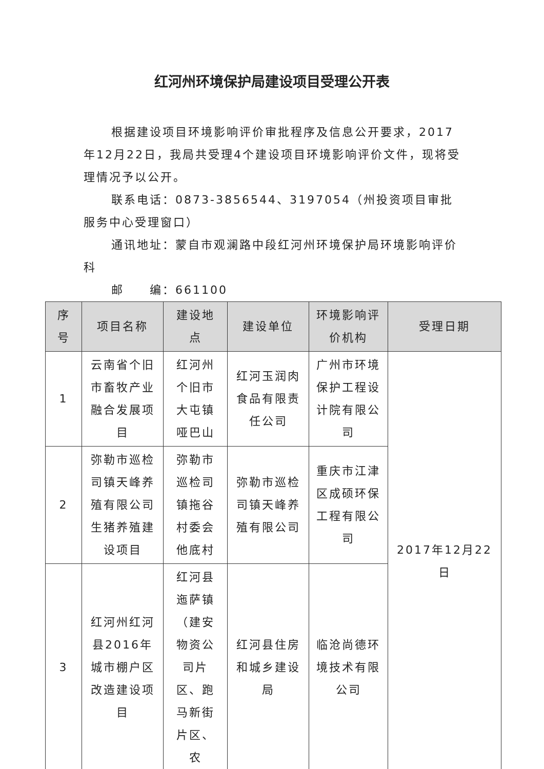红河州环境保护局建设项目受理公开表
根据建设项目环境影响评价审批程序及信息公开要求，2017年12月22日，我局共受理4个建设项目环境影响评价文件，现将受理情况予以公开。
联系电话：0873-3856544、3197054（州投资项目审批服务中心受理窗口）
通讯地址：蒙自市观澜路中段红河州环境保护局环境影响评价科
邮　　编：661100
| 序号 | 项目名称 | 建设地点 | 建设单位 | 环境影响评价机构 | 受理日期 |
| --- | --- | --- | --- | --- | --- |
| 1 | 云南省个旧市畜牧产业融合发展项目 | 红河州个旧市大屯镇哑巴山 | 红河玉润肉食品有限责任公司 | 广州市环境保护工程设计院有限公司 | 2017年12月22日 |
| 2 | 弥勒市巡检司镇天峰养殖有限公司生猪养殖建设项目 | 弥勒市巡检司镇拖谷村委会他底村 | 弥勒市巡检司镇天峰养殖有限公司 | 重庆市江津区成硕环保工程有限公司 | |
| 3 | 红河州红河县2016年城市棚户区改造建设项目 | 红河县迤萨镇（建安物资公司片区、跑马新街片区、农 | 红河县住房和城乡建设局 | 临沧尚德环境技术有限公司 | |